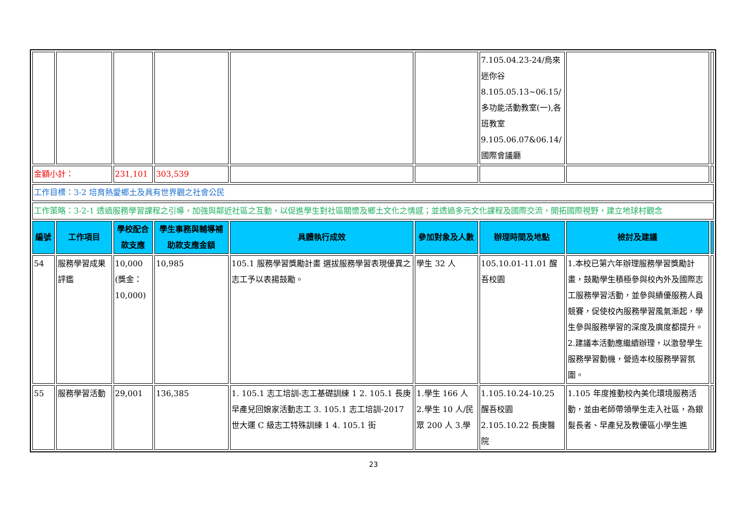| | | | | | | 7.105.04.23-24/烏來迷你谷 8.105.05.13~06.15/多功能活動教室(一),各班教室 9.105.06.07&06.14/國際會議廳 | | |
| 金額小計： | | 231,101 | 303,539 | | | | | |
| 工作目標：3-2 培育熱愛鄉土及具有世界觀之社會公民 | | | | | | | | |
| 工作策略：3-2-1 透過服務學習課程之引導，加強與鄰近社區之互動，以促進學生對社區關懷及鄉土文化之情感；並透過多元文化課程及國際交流，開拓國際視野，建立地球村觀念 | | | | | | | | |
| 編號 | 工作項目 | 學校配合款支應 | 學生事務與輔導補助款支應金額 | 具體執行成效 | 參加對象及人數 | 辦理時間及地點 | 檢討及建議 | |
| 54 | 服務學習成果評鑑 | 10,000 (獎金：10,000) | 10,985 | 105.1 服務學習獎勵計畫 選拔服務學習表現優異之志工予以表揚鼓勵。 | 學生 32 人 | 105.10.01-11.01 醒吾校園 | 1.本校已第六年辦理服務學習獎勵計畫，鼓勵學生積極參與校內外及國際志工服務學習活動，並參與績優服務人員競賽，促使校內服務學習風氣漸起，學生參與服務學習的深度及廣度都提升。 2.建議本活動應繼續辦理，以激發學生服務學習動機，營造本校服務學習氛圍。 | |
| 55 | 服務學習活動 | 29,001 | 136,385 | 1. 105.1 志工培訓-志工基礎訓練 1 2. 105.1 長庚早產兒回娘家活動志工 3. 105.1 志工培訓-2017 世大運 C 級志工特殊訓練 1 4. 105.1 街 | 1.學生 166 人 2.學生 10 人/民眾 200 人 3.學 | 1.105.10.24-10.25 醒吾校園 2.105.10.22 長庚醫院 | 1.105 年度推動校內美化環境服務活動，並由老師帶領學生走入社區，為銀髮長者、早產兒及教優區小學生進 | |
23